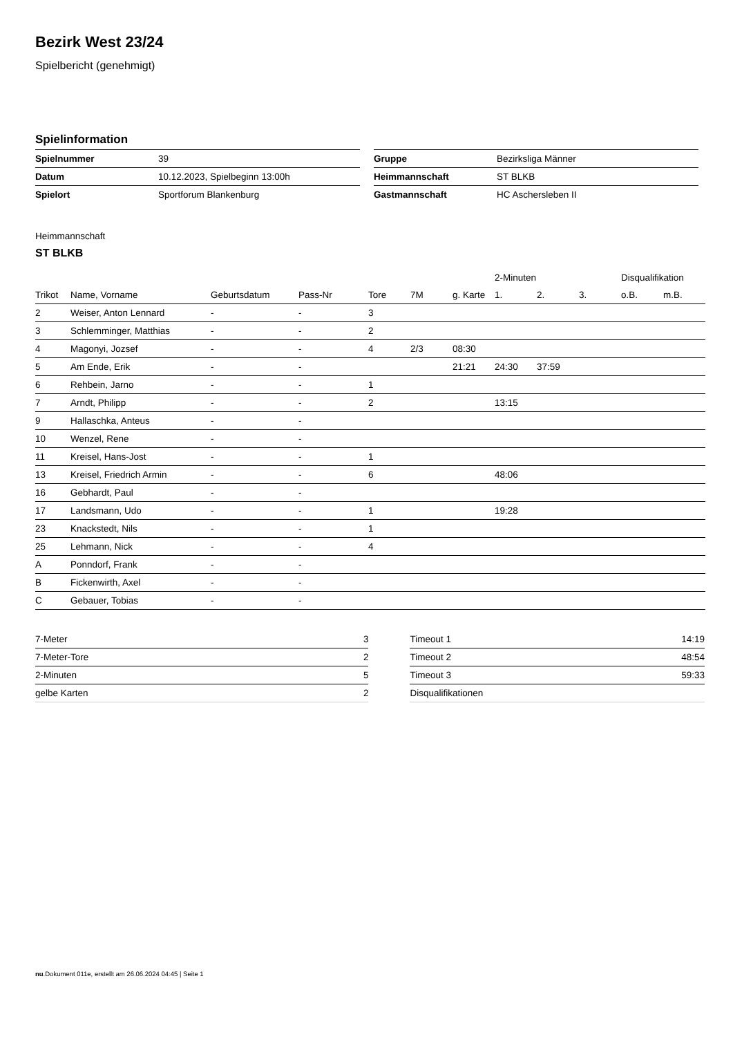Bezirk West 23/24
Spielbericht (genehmigt)
Spielinformation
| Spielnummer | 39 |
| Datum | 10.12.2023, Spielbeginn 13:00h |
| Spielort | Sportforum Blankenburg |
| Gruppe | Bezirksliga Männer |
| Heimmannschaft | ST BLKB |
| Gastmannschaft | HC Aschersleben II |
Heimmannschaft
ST BLKB
| | | | | | | | 2-Minuten | | | Disqualifikation | |
| --- | --- | --- | --- | --- | --- | --- | --- | --- | --- | --- | --- |
| Trikot | Name, Vorname | Geburtsdatum | Pass-Nr | Tore | 7M | g. Karte | 1. | 2. | 3. | o.B. | m.B. |
| 2 | Weiser, Anton Lennard | - | - | 3 | | | | | | | |
| 3 | Schlemminger, Matthias | - | - | 2 | | | | | | | |
| 4 | Magonyi, Jozsef | - | - | 4 | 2/3 | 08:30 | | | | | |
| 5 | Am Ende, Erik | - | - | | | 21:21 | 24:30 | 37:59 | | | |
| 6 | Rehbein, Jarno | - | - | 1 | | | | | | | |
| 7 | Arndt, Philipp | - | - | 2 | | | 13:15 | | | | |
| 9 | Hallaschka, Anteus | - | - | | | | | | | | |
| 10 | Wenzel, Rene | - | - | | | | | | | | |
| 11 | Kreisel, Hans-Jost | - | - | 1 | | | | | | | |
| 13 | Kreisel, Friedrich Armin | - | - | 6 | | | 48:06 | | | | |
| 16 | Gebhardt, Paul | - | - | | | | | | | | |
| 17 | Landsmann, Udo | - | - | 1 | | | 19:28 | | | | |
| 23 | Knackstedt, Nils | - | - | 1 | | | | | | | |
| 25 | Lehmann, Nick | - | - | 4 | | | | | | | |
| A | Ponndorf, Frank | - | - | | | | | | | | |
| B | Fickenwirth, Axel | - | - | | | | | | | | |
| C | Gebauer, Tobias | - | - | | | | | | | | |
| 7-Meter | 3 |
| 7-Meter-Tore | 2 |
| 2-Minuten | 5 |
| gelbe Karten | 2 |
| Timeout 1 | 14:19 |
| Timeout 2 | 48:54 |
| Timeout 3 | 59:33 |
| Disqualifikationen | |
nu.Dokument 011e, erstellt am 26.06.2024 04:45 | Seite 1